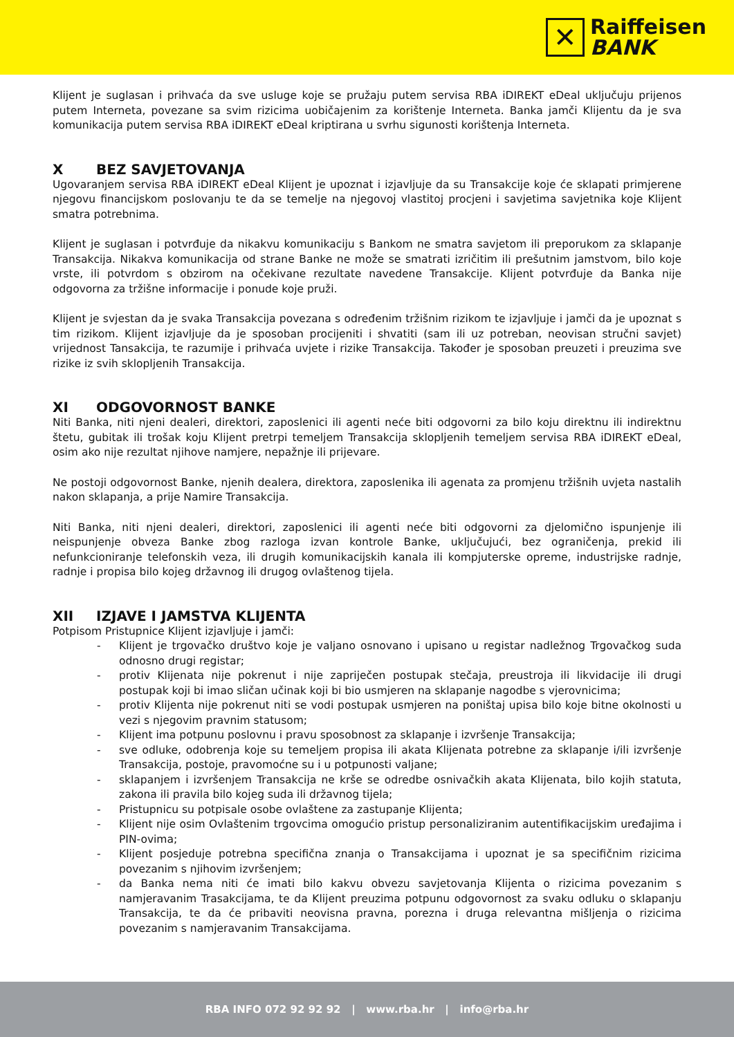✕
Raiffeisen
BANK
Klijent je suglasan i prihvaća da sve usluge koje se pružaju putem servisa RBA iDIREKT eDeal uključuju prijenos putem Interneta, povezane sa svim rizicima uobičajenim za korištenje Interneta. Banka jamči Klijentu da je sva komunikacija putem servisa RBA iDIREKT eDeal kriptirana u svrhu sigunosti korištenja Interneta.
X BEZ SAVJETOVANJA
Ugovaranjem servisa RBA iDIREKT eDeal Klijent je upoznat i izjavljuje da su Transakcije koje će sklapati primjerene njegovu financijskom poslovanju te da se temelje na njegovoj vlastitoj procjeni i savjetima savjetnika koje Klijent smatra potrebnima.
Klijent je suglasan i potvrđuje da nikakvu komunikaciju s Bankom ne smatra savjetom ili preporukom za sklapanje Transakcija. Nikakva komunikacija od strane Banke ne može se smatrati izričitim ili prešutnim jamstvom, bilo koje vrste, ili potvrdom s obzirom na očekivane rezultate navedene Transakcije. Klijent potvrđuje da Banka nije odgovorna za tržišne informacije i ponude koje pruži.
Klijent je svjestan da je svaka Transakcija povezana s određenim tržišnim rizikom te izjavljuje i jamči da je upoznat s tim rizikom. Klijent izjavljuje da je sposoban procijeniti i shvatiti (sam ili uz potreban, neovisan stručni savjet) vrijednost Tansakcija, te razumije i prihvaća uvjete i rizike Transakcija. Također je sposoban preuzeti i preuzima sve rizike iz svih sklopljenih Transakcija.
XI ODGOVORNOST BANKE
Niti Banka, niti njeni dealeri, direktori, zaposlenici ili agenti neće biti odgovorni za bilo koju direktnu ili indirektnu štetu, gubitak ili trošak koju Klijent pretrpi temeljem Transakcija sklopljenih temeljem servisa RBA iDIREKT eDeal, osim ako nije rezultat njihove namjere, nepažnje ili prijevare.
Ne postoji odgovornost Banke, njenih dealera, direktora, zaposlenika ili agenata za promjenu tržišnih uvjeta nastalih nakon sklapanja, a prije Namire Transakcija.
Niti Banka, niti njeni dealeri, direktori, zaposlenici ili agenti neće biti odgovorni za djelomično ispunjenje ili neispunjenje obveza Banke zbog razloga izvan kontrole Banke, uključujući, bez ograničenja, prekid ili nefunkcioniranje telefonskih veza, ili drugih komunikacijskih kanala ili kompjuterske opreme, industrijske radnje, radnje i propisa bilo kojeg državnog ili drugog ovlaštenog tijela.
XII IZJAVE I JAMSTVA KLIJENTA
Potpisom Pristupnice Klijent izjavljuje i jamči:
- Klijent je trgovačko društvo koje je valjano osnovano i upisano u registar nadležnog Trgovačkog suda odnosno drugi registar;
- protiv Klijenata nije pokrenut i nije zapriječen postupak stečaja, preustroja ili likvidacije ili drugi postupak koji bi imao sličan učinak koji bi bio usmjeren na sklapanje nagodbe s vjerovnicima;
- protiv Klijenta nije pokrenut niti se vodi postupak usmjeren na poništaj upisa bilo koje bitne okolnosti u vezi s njegovim pravnim statusom;
- Klijent ima potpunu poslovnu i pravu sposobnost za sklapanje i izvršenje Transakcija;
- sve odluke, odobrenja koje su temeljem propisa ili akata Klijenata potrebne za sklapanje i/ili izvršenje Transakcija, postoje, pravomoćne su i u potpunosti valjane;
- sklapanjem i izvršenjem Transakcija ne krše se odredbe osnivačkih akata Klijenata, bilo kojih statuta, zakona ili pravila bilo kojeg suda ili državnog tijela;
- Pristupnicu su potpisale osobe ovlaštene za zastupanje Klijenta;
- Klijent nije osim Ovlaštenim trgovcima omogućio pristup personaliziranim autentifikacijskim uređajima i PIN-ovima;
- Klijent posjeduje potrebna specifična znanja o Transakcijama i upoznat je sa specifičnim rizicima povezanim s njihovim izvršenjem;
- da Banka nema niti će imati bilo kakvu obvezu savjetovanja Klijenta o rizicima povezanim s namjeravanim Trasakcijama, te da Klijent preuzima potpunu odgovornost za svaku odluku o sklapanju Transakcija, te da će pribaviti neovisna pravna, porezna i druga relevantna mišljenja o rizicima povezanim s namjeravanim Transakcijama.
RBA INFO 072 92 92 92 | www.rba.hr | info@rba.hr